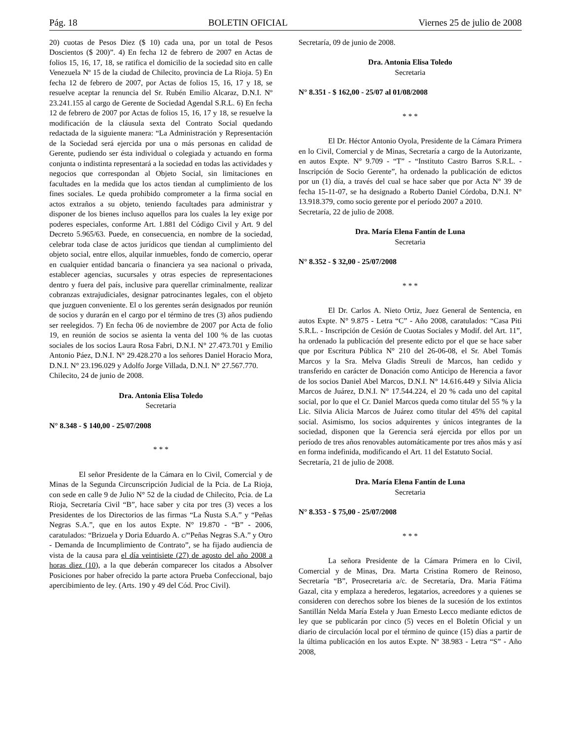Pág. 18 BOLETIN OFICIAL Viernes 25 de julio de 2008
20) cuotas de Pesos Diez ($ 10) cada una, por un total de Pesos Doscientos ($ 200)”. 4) En fecha 12 de febrero de 2007 en Actas de folios 15, 16, 17, 18, se ratifica el domicilio de la sociedad sito en calle Venezuela Nº 15 de la ciudad de Chilecito, provincia de La Rioja. 5) En fecha 12 de febrero de 2007, por Actas de folios 15, 16, 17 y 18, se resuelve aceptar la renuncia del Sr. Rubén Emilio Alcaraz, D.N.I. Nº 23.241.155 al cargo de Gerente de Sociedad Agendal S.R.L. 6) En fecha 12 de febrero de 2007 por Actas de folios 15, 16, 17 y 18, se resuelve la modificación de la cláusula sexta del Contrato Social quedando redactada de la siguiente manera: “La Administración y Representación de la Sociedad será ejercida por una o más personas en calidad de Gerente, pudiendo ser ésta individual o colegiada y actuando en forma conjunta o indistinta representará a la sociedad en todas las actividades y negocios que correspondan al Objeto Social, sin limitaciones en facultades en la medida que los actos tiendan al cumplimiento de los fines sociales. Le queda prohibido comprometer a la firma social en actos extraños a su objeto, teniendo facultades para administrar y disponer de los bienes incluso aquellos para los cuales la ley exige por poderes especiales, conforme Art. 1.881 del Código Civil y Art. 9 del Decreto 5.965/63. Puede, en consecuencia, en nombre de la sociedad, celebrar toda clase de actos jurídicos que tiendan al cumplimiento del objeto social, entre ellos, alquilar inmuebles, fondo de comercio, operar en cualquier entidad bancaria o financiera ya sea nacional o privada, establecer agencias, sucursales y otras especies de representaciones dentro y fuera del país, inclusive para querellar criminalmente, realizar cobranzas extrajudiciales, designar patrocinantes legales, con el objeto que juzguen conveniente. El o los gerentes serán designados por reunión de socios y durarán en el cargo por el término de tres (3) años pudiendo ser reelegidos. 7) En fecha 06 de noviembre de 2007 por Acta de folio 19, en reunión de socios se asienta la venta del 100 % de las cuotas sociales de los socios Laura Rosa Fabri, D.N.I. N° 27.473.701 y Emilio Antonio Páez, D.N.I. N° 29.428.270 a los señores Daniel Horacio Mora, D.N.I. N° 23.196.029 y Adolfo Jorge Villada, D.N.I. N° 27.567.770.
Chilecito, 24 de junio de 2008.
Dra. Antonia Elisa Toledo
Secretaria
N° 8.348 - $ 140,00 - 25/07/2008
* * *
El señor Presidente de la Cámara en lo Civil, Comercial y de Minas de la Segunda Circunscripción Judicial de la Pcia. de La Rioja, con sede en calle 9 de Julio N° 52 de la ciudad de Chilecito, Pcia. de La Rioja, Secretaría Civil “B”, hace saber y cita por tres (3) veces a los Presidentes de los Directorios de las firmas “La Ñusta S.A.” y “Peñas Negras S.A.”, que en los autos Expte. N° 19.870 - “B” - 2006, caratulados: “Brizuela y Doria Eduardo A. c/“Peñas Negras S.A.” y Otro - Demanda de Incumplimiento de Contrato”, se ha fijado audiencia de vista de la causa para el día veintisiete (27) de agosto del año 2008 a horas diez (10), a la que deberán comparecer los citados a Absolver Posiciones por haber ofrecido la parte actora Prueba Confeccional, bajo apercibimiento de ley. (Arts. 190 y 49 del Cód. Proc Civil).
Secretaría, 09 de junio de 2008.
Dra. Antonia Elisa Toledo
Secretaria
N° 8.351 - $ 162,00 - 25/07 al 01/08/2008
* * *
El Dr. Héctor Antonio Oyola, Presidente de la Cámara Primera en lo Civil, Comercial y de Minas, Secretaría a cargo de la Autorizante, en autos Expte. N° 9.709 - “T” - “Instituto Castro Barros S.R.L. - Inscripción de Socio Gerente”, ha ordenado la publicación de edictos por un (1) día, a través del cual se hace saber que por Acta N° 39 de fecha 15-11-07, se ha designado a Roberto Daniel Córdoba, D.N.I. N° 13.918.379, como socio gerente por el período 2007 a 2010.
Secretaría, 22 de julio de 2008.
Dra. María Elena Fantín de Luna
Secretaria
N° 8.352 - $ 32,00 - 25/07/2008
* * *
El Dr. Carlos A. Nieto Ortiz, Juez General de Sentencia, en autos Expte. N° 9.875 - Letra “C” - Año 2008, caratulados: “Casa Piti S.R.L. - Inscripción de Cesión de Cuotas Sociales y Modif. del Art. 11”, ha ordenado la publicación del presente edicto por el que se hace saber que por Escritura Pública N° 210 del 26-06-08, el Sr. Abel Tomás Marcos y la Sra. Melva Gladis Streuli de Marcos, han cedido y transferido en carácter de Donación como Anticipo de Herencia a favor de los socios Daniel Abel Marcos, D.N.I. N° 14.616.449 y Silvia Alicia Marcos de Juárez, D.N.I. N° 17.544.224, el 20 % cada uno del capital social, por lo que el Cr. Daniel Marcos queda como titular del 55 % y la Lic. Silvia Alicia Marcos de Juárez como titular del 45% del capital social. Asimismo, los socios adquirentes y únicos integrantes de la sociedad, disponen que la Gerencia será ejercida por ellos por un período de tres años renovables automáticamente por tres años más y así en forma indefinida, modificando el Art. 11 del Estatuto Social.
Secretaría, 21 de julio de 2008.
Dra. María Elena Fantín de Luna
Secretaria
N° 8.353 - $ 75,00 - 25/07/2008
* * *
La señora Presidente de la Cámara Primera en lo Civil, Comercial y de Minas, Dra. Marta Cristina Romero de Reinoso, Secretaría “B”, Prosecretaria a/c. de Secretaría, Dra. Maria Fátima Gazal, cita y emplaza a herederos, legatarios, acreedores y a quienes se consideren con derechos sobre los bienes de la sucesión de los extintos Santillán Nelda María Estela y Juan Ernesto Lecco mediante edictos de ley que se publicarán por cinco (5) veces en el Boletín Oficial y un diario de circulación local por el término de quince (15) días a partir de la última publicación en los autos Expte. Nº 38.983 - Letra “S” - Año 2008,